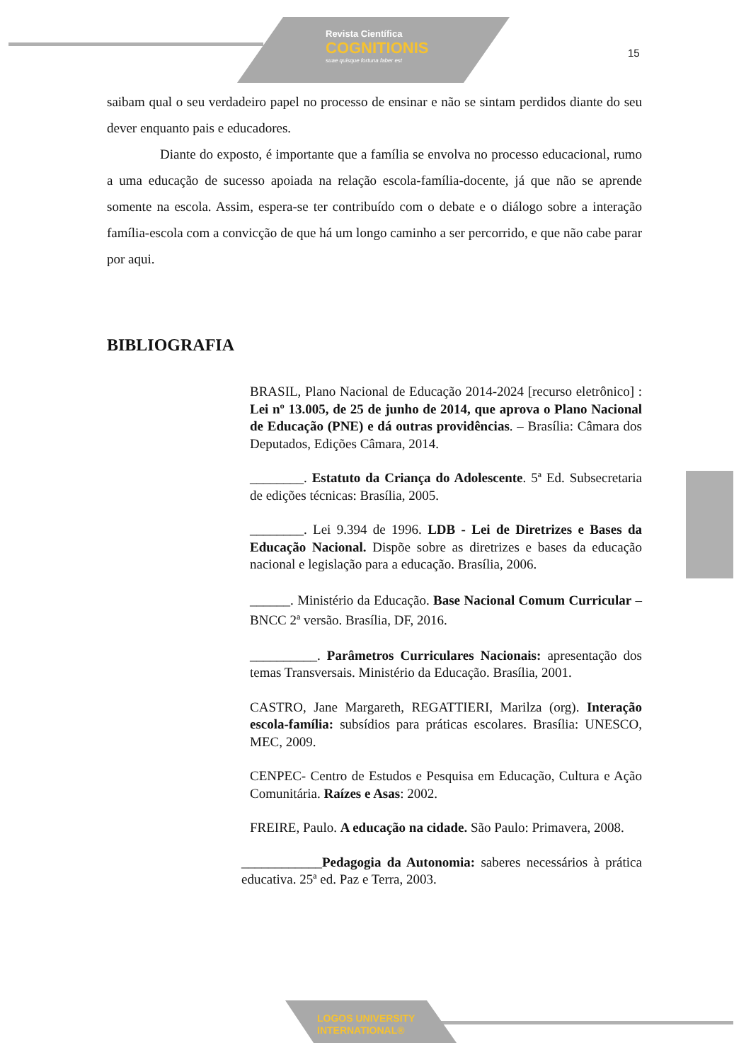Revista Científica
COGNITIONIS
suae quisque fortuna faber est
15
saibam qual o seu verdadeiro papel no processo de ensinar e não se sintam perdidos diante do seu dever enquanto pais e educadores.
Diante do exposto, é importante que a família se envolva no processo educacional, rumo a uma educação de sucesso apoiada na relação escola-família-docente, já que não se aprende somente na escola. Assim, espera-se ter contribuído com o debate e o diálogo sobre a interação família-escola com a convicção de que há um longo caminho a ser percorrido, e que não cabe parar por aqui.
BIBLIOGRAFIA
BRASIL, Plano Nacional de Educação 2014-2024 [recurso eletrônico] : Lei nº 13.005, de 25 de junho de 2014, que aprova o Plano Nacional de Educação (PNE) e dá outras providências. – Brasília: Câmara dos Deputados, Edições Câmara, 2014.
________. Estatuto da Criança do Adolescente. 5ª Ed. Subsecretaria de edições técnicas: Brasília, 2005.
________. Lei 9.394 de 1996. LDB - Lei de Diretrizes e Bases da Educação Nacional. Dispõe sobre as diretrizes e bases da educação nacional e legislação para a educação. Brasília, 2006.
______. Ministério da Educação. Base Nacional Comum Curricular – BNCC 2ª versão. Brasília, DF, 2016.
__________. Parâmetros Curriculares Nacionais: apresentação dos temas Transversais. Ministério da Educação. Brasília, 2001.
CASTRO, Jane Margareth, REGATTIERI, Marilza (org). Interação escola-família: subsídios para práticas escolares. Brasília: UNESCO, MEC, 2009.
CENPEC- Centro de Estudos e Pesquisa em Educação, Cultura e Ação Comunitária. Raízes e Asas: 2002.
FREIRE, Paulo. A educação na cidade. São Paulo: Primavera, 2008.
____________Pedagogia da Autonomia: saberes necessários à prática educativa. 25ª ed. Paz e Terra, 2003.
LOGOS UNIVERSITY
INTERNATIONAL®